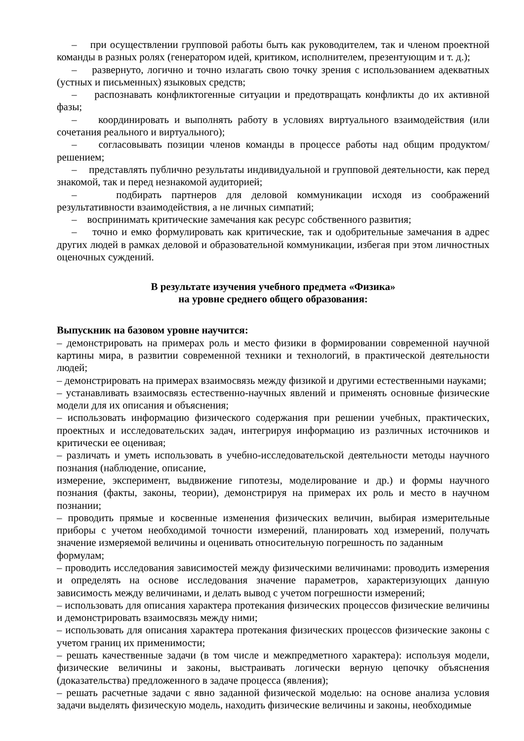– при осуществлении групповой работы быть как руководителем, так и членом проектной команды в разных ролях (генератором идей, критиком, исполнителем, презентующим и т. д.);
– развернуто, логично и точно излагать свою точку зрения с использованием адекватных (устных и письменных) языковых средств;
– распознавать конфликтогенные ситуации и предотвращать конфликты до их активной фазы;
– координировать и выполнять работу в условиях виртуального взаимодействия (или сочетания реального и виртуального);
– согласовывать позиции членов команды в процессе работы над общим продуктом/решением;
– представлять публично результаты индивидуальной и групповой деятельности, как перед знакомой, так и перед незнакомой аудиторией;
– подбирать партнеров для деловой коммуникации исходя из соображений результативности взаимодействия, а не личных симпатий;
– воспринимать критические замечания как ресурс собственного развития;
– точно и емко формулировать как критические, так и одобрительные замечания в адрес других людей в рамках деловой и образовательной коммуникации, избегая при этом личностных оценочных суждений.
В результате изучения учебного предмета «Физика»
на уровне среднего общего образования:
Выпускник на базовом уровне научится:
– демонстрировать на примерах роль и место физики в формировании современной научной картины мира, в развитии современной техники и технологий, в практической деятельности людей;
– демонстрировать на примерах взаимосвязь между физикой и другими естественными науками;
– устанавливать взаимосвязь естественно-научных явлений и применять основные физические модели для их описания и объяснения;
– использовать информацию физического содержания при решении учебных, практических, проектных и исследовательских задач, интегрируя информацию из различных источников и критически ее оценивая;
– различать и уметь использовать в учебно-исследовательской деятельности методы научного познания (наблюдение, описание,
измерение, эксперимент, выдвижение гипотезы, моделирование и др.) и формы научного познания (факты, законы, теории), демонстрируя на примерах их роль и место в научном познании;
– проводить прямые и косвенные изменения физических величин, выбирая измерительные приборы с учетом необходимой точности измерений, планировать ход измерений, получать значение измеряемой величины и оценивать относительную погрешность по заданным
формулам;
– проводить исследования зависимостей между физическими величинами: проводить измерения и определять на основе исследования значение параметров, характеризующих данную зависимость между величинами, и делать вывод с учетом погрешности измерений;
– использовать для описания характера протекания физических процессов физические величины и демонстрировать взаимосвязь между ними;
– использовать для описания характера протекания физических процессов физические законы с учетом границ их применимости;
– решать качественные задачи (в том числе и межпредметного характера): используя модели, физические величины и законы, выстраивать логически верную цепочку объяснения (доказательства) предложенного в задаче процесса (явления);
– решать расчетные задачи с явно заданной физической моделью: на основе анализа условия задачи выделять физическую модель, находить физические величины и законы, необходимые